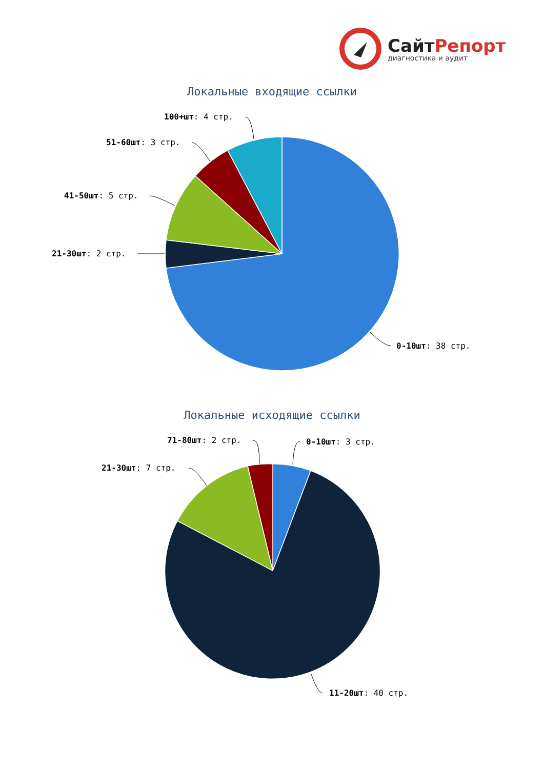СайтРепорт
диагностика и аудит
Локальные входящие ссылки
100+шт: 4 стр.
51-60шт: 3 стр.
41-50шт: 5 стр.
21-30шт: 2 стр.
0-10шт: 38 стр.
Локальные исходящие ссылки
71-80шт: 2 стр. 0-10шт: 3 стр.
21-30шт: 7 стр.
11-20шт: 40 стр.